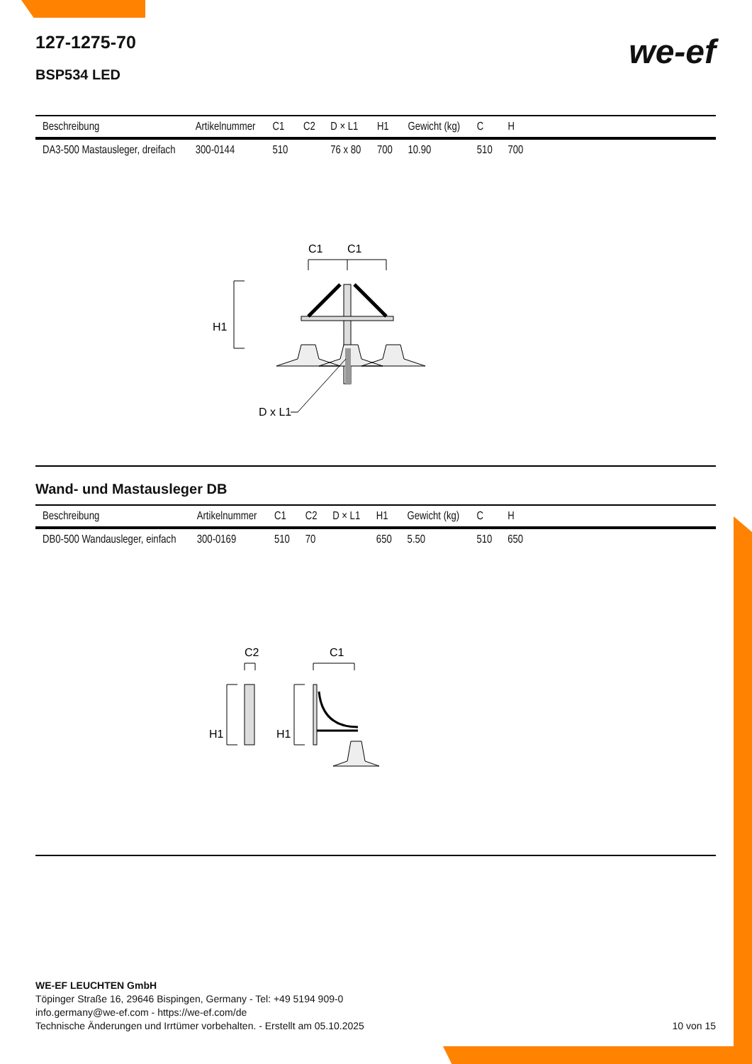we-ef
127-1275-70
BSP534 LED
| Beschreibung | Artikelnummer | C1 | C2 | D × L1 | H1 | Gewicht (kg) | C | H | |
| --- | --- | --- | --- | --- | --- | --- | --- | --- | --- |
| DA3-500 Mastausleger, dreifach | 300-0144 | 510 | | 76 x 80 | 700 | 10.90 | 510 | 700 | |
C1
C1
H1
D x L1
Wand- und Mastausleger DB
| Beschreibung | Artikelnummer | C1 | C2 | D × L1 | H1 | Gewicht (kg) | C | H | |
| --- | --- | --- | --- | --- | --- | --- | --- | --- | --- |
| DB0-500 Wandausleger, einfach | 300-0169 | 510 | 70 | | 650 | 5.50 | 510 | 650 | |
C2
C1
H1
H1
WE-EF LEUCHTEN GmbH
Töpinger Straße 16, 29646 Bispingen, Germany - Tel: +49 5194 909-0
info.germany@we-ef.com - https://we-ef.com/de
Technische Änderungen und Irrtümer vorbehalten. - Erstellt am 05.10.2025 10 von 15